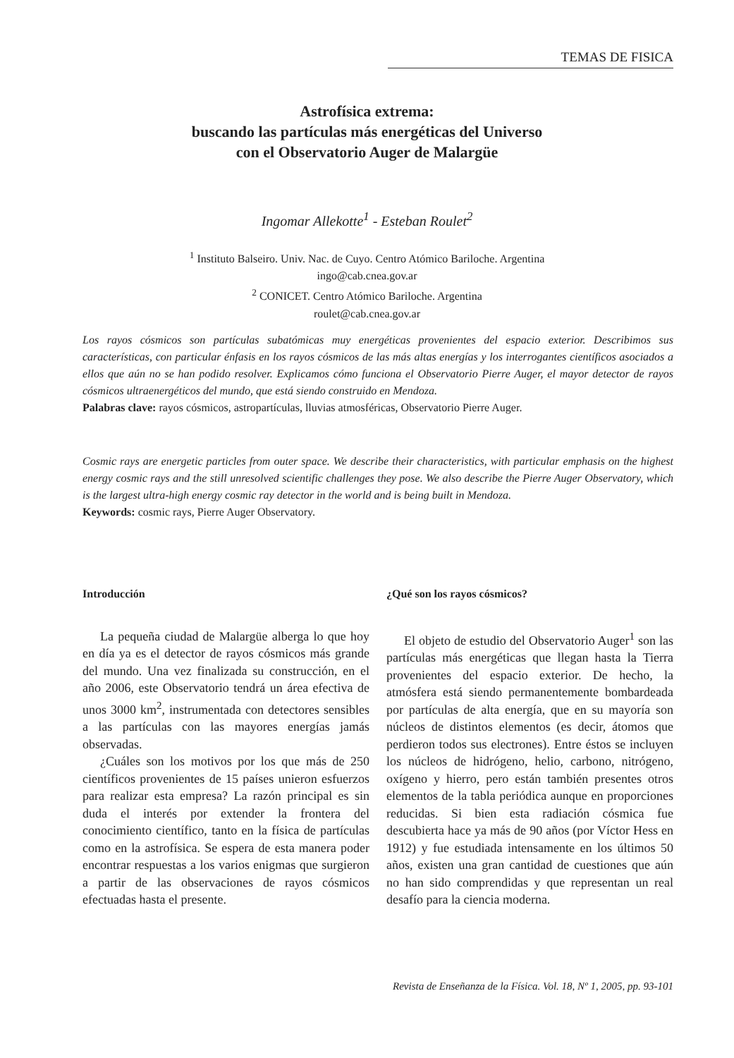TEMAS DE FISICA
Astrofísica extrema:
buscando las partículas más energéticas del Universo
con el Observatorio Auger de Malargüe
Ingomar Allekotte<sup>1</sup> - Esteban Roulet<sup>2</sup>
<sup>1</sup> Instituto Balseiro. Univ. Nac. de Cuyo. Centro Atómico Bariloche. Argentina
ingo@cab.cnea.gov.ar
<sup>2</sup> CONICET. Centro Atómico Bariloche. Argentina
roulet@cab.cnea.gov.ar
Los rayos cósmicos son partículas subatómicas muy energéticas provenientes del espacio exterior. Describimos sus características, con particular énfasis en los rayos cósmicos de las más altas energías y los interrogantes científicos asociados a ellos que aún no se han podido resolver. Explicamos cómo funciona el Observatorio Pierre Auger, el mayor detector de rayos cósmicos ultraenergéticos del mundo, que está siendo construido en Mendoza.
Palabras clave: rayos cósmicos, astropartículas, lluvias atmosféricas, Observatorio Pierre Auger.
Cosmic rays are energetic particles from outer space. We describe their characteristics, with particular emphasis on the highest energy cosmic rays and the still unresolved scientific challenges they pose. We also describe the Pierre Auger Observatory, which is the largest ultra-high energy cosmic ray detector in the world and is being built in Mendoza.
Keywords: cosmic rays, Pierre Auger Observatory.
Introducción
La pequeña ciudad de Malargüe alberga lo que hoy en día ya es el detector de rayos cósmicos más grande del mundo. Una vez finalizada su construcción, en el año 2006, este Observatorio tendrá un área efectiva de unos 3000 km<sup>2</sup>, instrumentada con detectores sensibles a las partículas con las mayores energías jamás observadas.
¿Cuáles son los motivos por los que más de 250 científicos provenientes de 15 países unieron esfuerzos para realizar esta empresa? La razón principal es sin duda el interés por extender la frontera del conocimiento científico, tanto en la física de partículas como en la astrofísica. Se espera de esta manera poder encontrar respuestas a los varios enigmas que surgieron a partir de las observaciones de rayos cósmicos efectuadas hasta el presente.
¿Qué son los rayos cósmicos?
El objeto de estudio del Observatorio Auger<sup>1</sup> son las partículas más energéticas que llegan hasta la Tierra provenientes del espacio exterior. De hecho, la atmósfera está siendo permanentemente bombardeada por partículas de alta energía, que en su mayoría son núcleos de distintos elementos (es decir, átomos que perdieron todos sus electrones). Entre éstos se incluyen los núcleos de hidrógeno, helio, carbono, nitrógeno, oxígeno y hierro, pero están también presentes otros elementos de la tabla periódica aunque en proporciones reducidas. Si bien esta radiación cósmica fue descubierta hace ya más de 90 años (por Víctor Hess en 1912) y fue estudiada intensamente en los últimos 50 años, existen una gran cantidad de cuestiones que aún no han sido comprendidas y que representan un real desafío para la ciencia moderna.
Revista de Enseñanza de la Física. Vol. 18, Nº 1, 2005, pp. 93-101